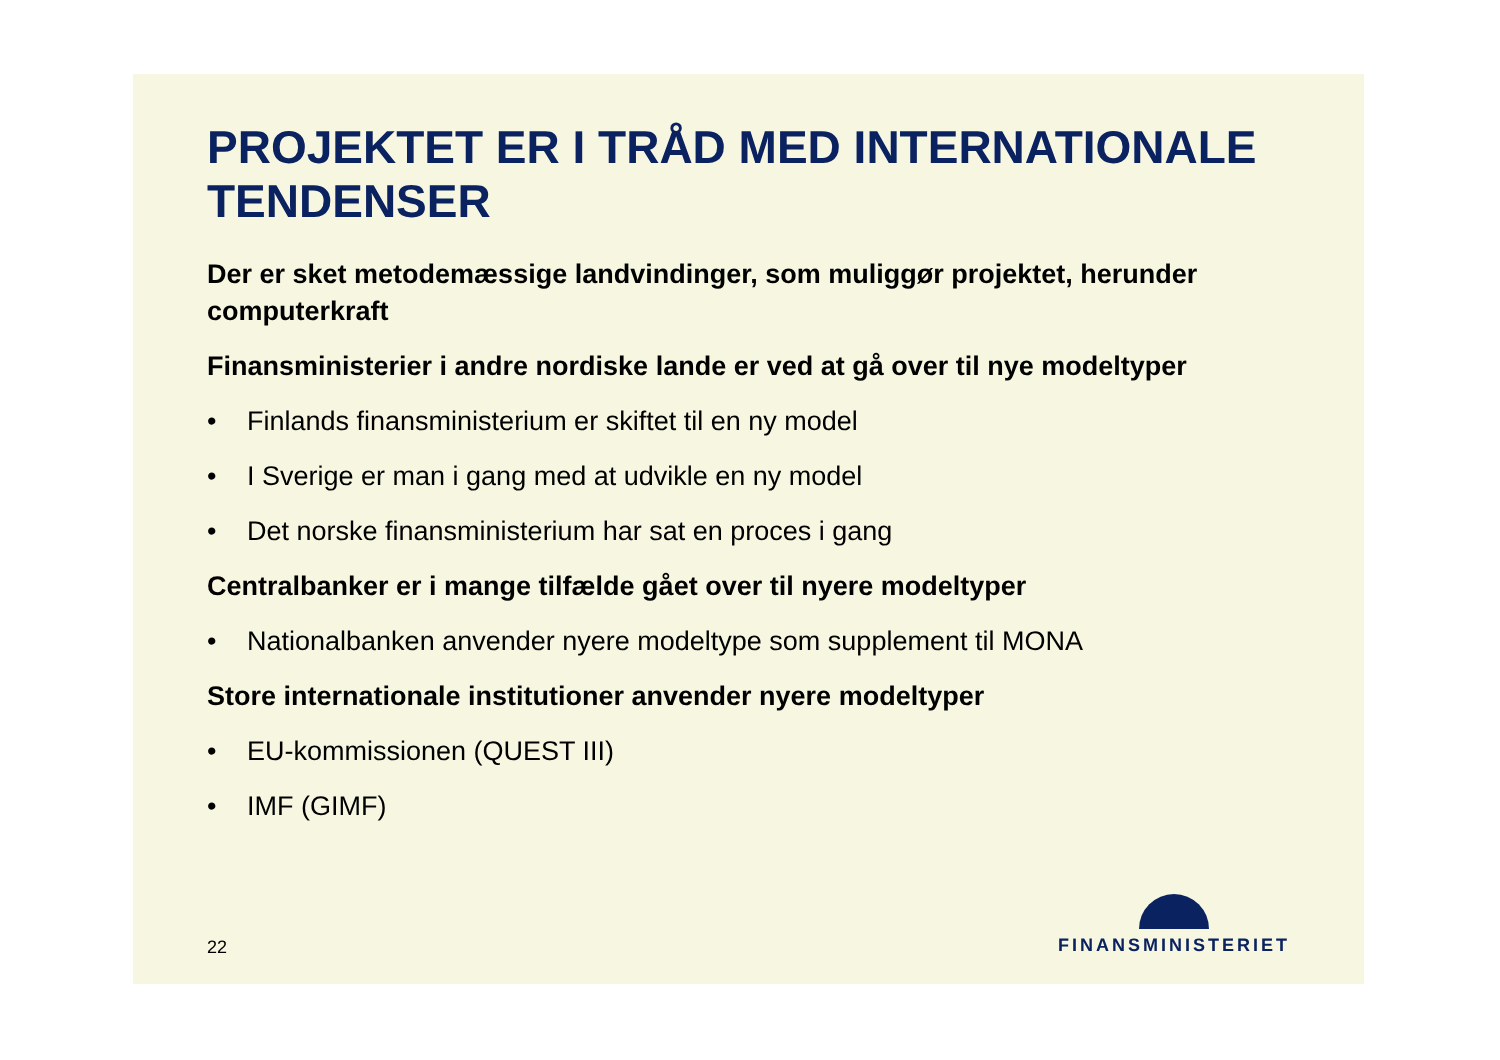PROJEKTET ER I TRÅD MED INTERNATIONALE TENDENSER
Der er sket metodemæssige landvindinger, som muliggør projektet, herunder computerkraft
Finansministerier i andre nordiske lande er ved at gå over til nye modeltyper
• Finlands finansministerium er skiftet til en ny model
• I Sverige er man i gang med at udvikle en ny model
• Det norske finansministerium har sat en proces i gang
Centralbanker er i mange tilfælde gået over til nyere modeltyper
• Nationalbanken anvender nyere modeltype som supplement til MONA
Store internationale institutioner anvender nyere modeltyper
• EU-kommissionen (QUEST III)
• IMF (GIMF)
22 FINANSMINISTERIET